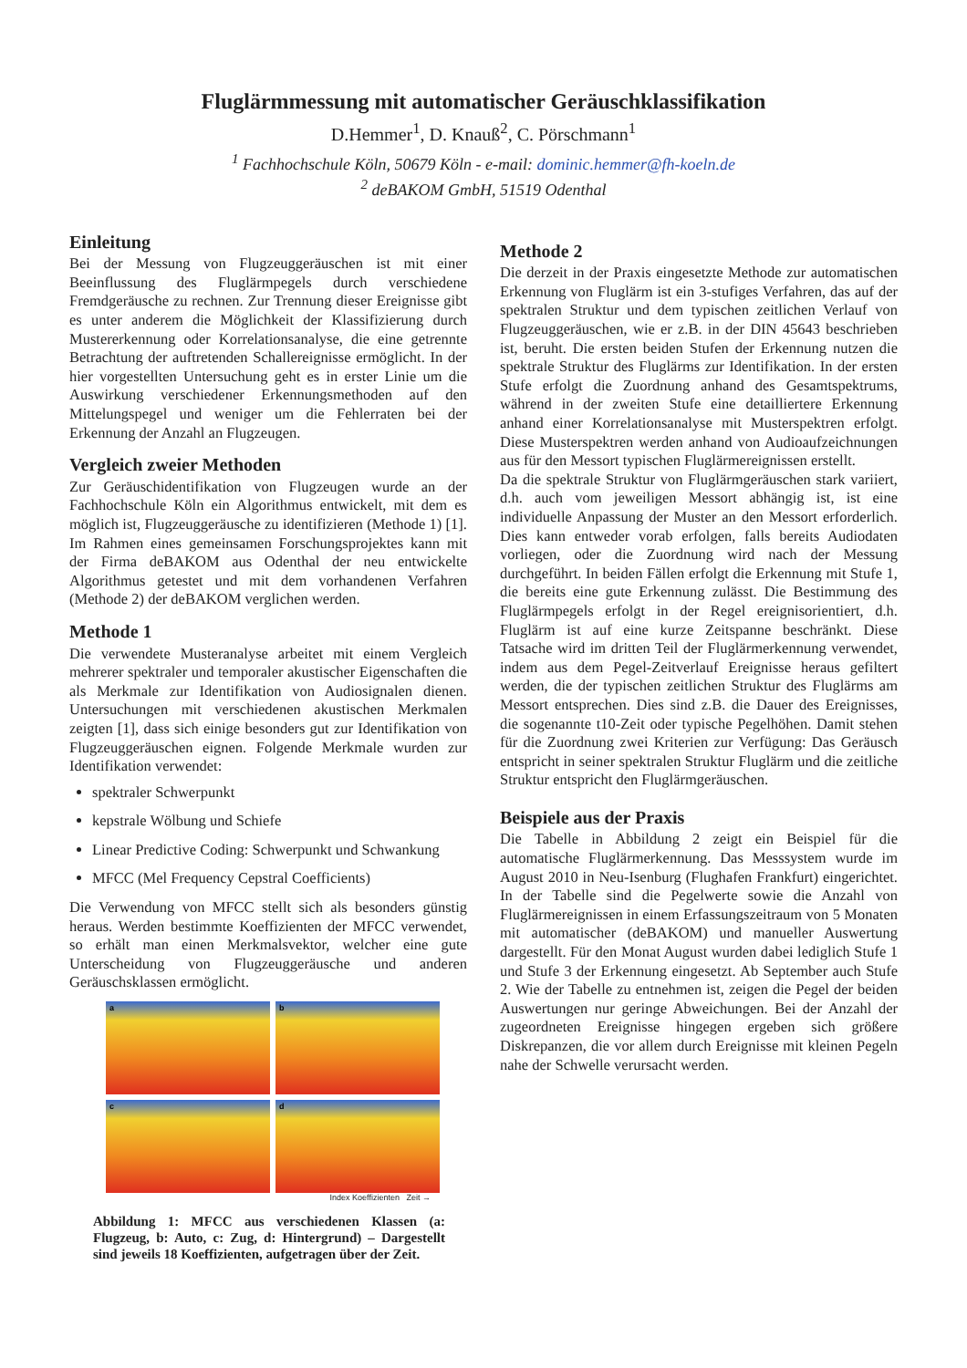Fluglärmmessung mit automatischer Geräuschklassifikation
D.Hemmer<sup>1</sup>, D. Knauß<sup>2</sup>, C. Pörschmann<sup>1</sup>
<sup>1</sup> Fachhochschule Köln, 50679 Köln - e-mail: dominic.hemmer@fh-koeln.de
<sup>2</sup> deBAKOM GmbH, 51519 Odenthal
Einleitung
Bei der Messung von Flugzeuggeräuschen ist mit einer Beeinflussung des Fluglärmpegels durch verschiedene Fremdgeräusche zu rechnen. Zur Trennung dieser Ereignisse gibt es unter anderem die Möglichkeit der Klassifizierung durch Mustererkennung oder Korrelationsanalyse, die eine getrennte Betrachtung der auftretenden Schallereignisse ermöglicht. In der hier vorgestellten Untersuchung geht es in erster Linie um die Auswirkung verschiedener Erkennungsmethoden auf den Mittelungspegel und weniger um die Fehlerraten bei der Erkennung der Anzahl an Flugzeugen.
Vergleich zweier Methoden
Zur Geräuschidentifikation von Flugzeugen wurde an der Fachhochschule Köln ein Algorithmus entwickelt, mit dem es möglich ist, Flugzeuggeräusche zu identifizieren (Methode 1) [1]. Im Rahmen eines gemeinsamen Forschungsprojektes kann mit der Firma deBAKOM aus Odenthal der neu entwickelte Algorithmus getestet und mit dem vorhandenen Verfahren (Methode 2) der deBAKOM verglichen werden.
Methode 1
Die verwendete Musteranalyse arbeitet mit einem Vergleich mehrerer spektraler und temporaler akustischer Eigenschaften die als Merkmale zur Identifikation von Audiosignalen dienen. Untersuchungen mit verschiedenen akustischen Merkmalen zeigten [1], dass sich einige besonders gut zur Identifikation von Flugzeuggeräuschen eignen. Folgende Merkmale wurden zur Identifikation verwendet:
spektraler Schwerpunkt
kepstrale Wölbung und Schiefe
Linear Predictive Coding: Schwerpunkt und Schwankung
MFCC (Mel Frequency Cepstral Coefficients)
Die Verwendung von MFCC stellt sich als besonders günstig heraus. Werden bestimmte Koeffizienten der MFCC verwendet, so erhält man einen Merkmalsvektor, welcher eine gute Unterscheidung von Flugzeuggeräusche und anderen Geräuschsklassen ermöglicht.
a
b
c
d
Index Koeffizienten Zeit →
Abbildung 1: MFCC aus verschiedenen Klassen (a: Flugzeug, b: Auto, c: Zug, d: Hintergrund) – Dargestellt sind jeweils 18 Koeffizienten, aufgetragen über der Zeit.
Methode 2
Die derzeit in der Praxis eingesetzte Methode zur automatischen Erkennung von Fluglärm ist ein 3-stufiges Verfahren, das auf der spektralen Struktur und dem typischen zeitlichen Verlauf von Flugzeuggeräuschen, wie er z.B. in der DIN 45643 beschrieben ist, beruht. Die ersten beiden Stufen der Erkennung nutzen die spektrale Struktur des Fluglärms zur Identifikation. In der ersten Stufe erfolgt die Zuordnung anhand des Gesamtspektrums, während in der zweiten Stufe eine detailliertere Erkennung anhand einer Korrelationsanalyse mit Musterspektren erfolgt. Diese Musterspektren werden anhand von Audioaufzeichnungen aus für den Messort typischen Fluglärmereignissen erstellt.
Da die spektrale Struktur von Fluglärmgeräuschen stark variiert, d.h. auch vom jeweiligen Messort abhängig ist, ist eine individuelle Anpassung der Muster an den Messort erforderlich. Dies kann entweder vorab erfolgen, falls bereits Audiodaten vorliegen, oder die Zuordnung wird nach der Messung durchgeführt. In beiden Fällen erfolgt die Erkennung mit Stufe 1, die bereits eine gute Erkennung zulässt. Die Bestimmung des Fluglärmpegels erfolgt in der Regel ereignisorientiert, d.h. Fluglärm ist auf eine kurze Zeitspanne beschränkt. Diese Tatsache wird im dritten Teil der Fluglärmerkennung verwendet, indem aus dem Pegel-Zeitverlauf Ereignisse heraus gefiltert werden, die der typischen zeitlichen Struktur des Fluglärms am Messort entsprechen. Dies sind z.B. die Dauer des Ereignisses, die sogenannte t10-Zeit oder typische Pegelhöhen. Damit stehen für die Zuordnung zwei Kriterien zur Verfügung: Das Geräusch entspricht in seiner spektralen Struktur Fluglärm und die zeitliche Struktur entspricht den Fluglärmgeräuschen.
Beispiele aus der Praxis
Die Tabelle in Abbildung 2 zeigt ein Beispiel für die automatische Fluglärmerkennung. Das Messsystem wurde im August 2010 in Neu-Isenburg (Flughafen Frankfurt) eingerichtet. In der Tabelle sind die Pegelwerte sowie die Anzahl von Fluglärmereignissen in einem Erfassungszeitraum von 5 Monaten mit automatischer (deBAKOM) und manueller Auswertung dargestellt. Für den Monat August wurden dabei lediglich Stufe 1 und Stufe 3 der Erkennung eingesetzt. Ab September auch Stufe 2. Wie der Tabelle zu entnehmen ist, zeigen die Pegel der beiden Auswertungen nur geringe Abweichungen. Bei der Anzahl der zugeordneten Ereignisse hingegen ergeben sich größere Diskrepanzen, die vor allem durch Ereignisse mit kleinen Pegeln nahe der Schwelle verursacht werden.